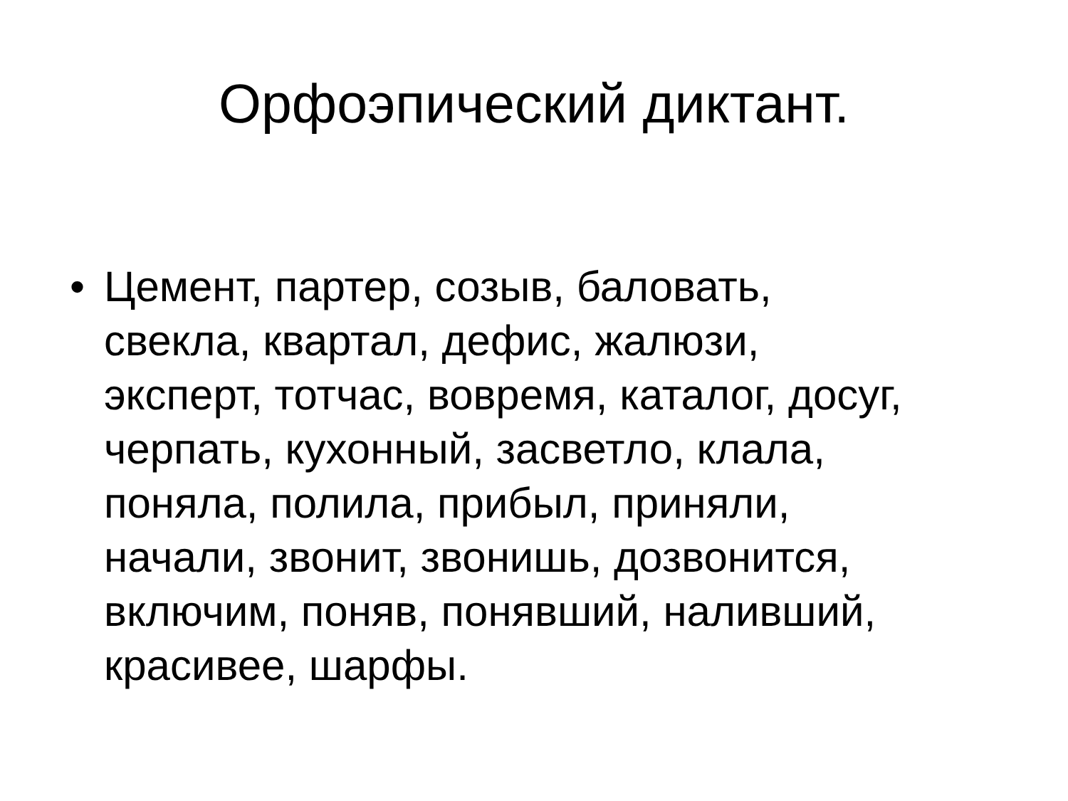Орфоэпический диктант.
• Цемент, партер, созыв, баловать,
свекла, квартал, дефис, жалюзи,
эксперт, тотчас, вовремя, каталог, досуг,
черпать, кухонный, засветло, клала,
поняла, полила, прибыл, приняли,
начали, звонит, звонишь, дозвонится,
включим, поняв, понявший, наливший,
красивее, шарфы.